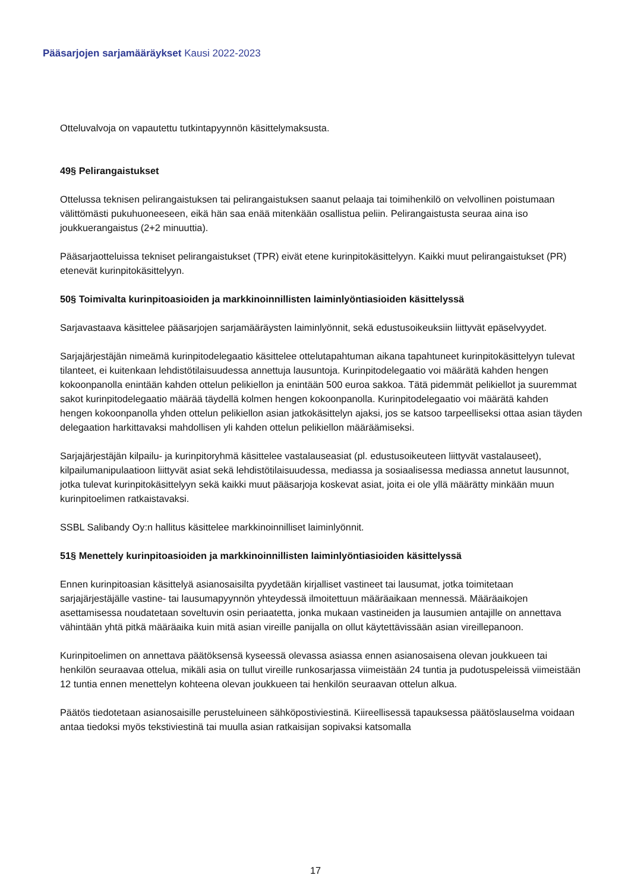Pääsarjojen sarjamääräykset Kausi 2022-2023
Otteluvalvoja on vapautettu tutkintapyynnön käsittelymaksusta.
49§ Pelirangaistukset
Ottelussa teknisen pelirangaistuksen tai pelirangaistuksen saanut pelaaja tai toimihenkilö on velvollinen poistumaan välittömästi pukuhuoneeseen, eikä hän saa enää mitenkään osallistua peliin. Pelirangaistusta seuraa aina iso joukkuerangaistus (2+2 minuuttia).
Pääsarjaotteluissa tekniset pelirangaistukset (TPR) eivät etene kurinpitokäsittelyyn. Kaikki muut pelirangaistukset (PR) etenevät kurinpitokäsittelyyn.
50§ Toimivalta kurinpitoasioiden ja markkinoinnillisten laiminlyöntiasioiden käsittelyssä
Sarjavastaava käsittelee pääsarjojen sarjamääräysten laiminlyönnit, sekä edustusoikeuksiin liittyvät epäselvyydet.
Sarjajärjestäjän nimeämä kurinpitodelegaatio käsittelee ottelutapahtuman aikana tapahtuneet kurinpitokäsittelyyn tulevat tilanteet, ei kuitenkaan lehdistötilaisuudessa annettuja lausuntoja. Kurinpitodelegaatio voi määrätä kahden hengen kokoonpanolla enintään kahden ottelun pelikiellon ja enintään 500 euroa sakkoa. Tätä pidemmät pelikiellot ja suuremmat sakot kurinpitodelegaatio määrää täydellä kolmen hengen kokoonpanolla. Kurinpitodelegaatio voi määrätä kahden hengen kokoonpanolla yhden ottelun pelikiellon asian jatkokäsittelyn ajaksi, jos se katsoo tarpeelliseksi ottaa asian täyden delegaation harkittavaksi mahdollisen yli kahden ottelun pelikiellon määräämiseksi.
Sarjajärjestäjän kilpailu- ja kurinpitoryhmä käsittelee vastalauseasiat (pl. edustusoikeuteen liittyvät vastalauseet), kilpailumanipulaatioon liittyvät asiat sekä lehdistötilaisuudessa, mediassa ja sosiaalisessa mediassa annetut lausunnot, jotka tulevat kurinpitokäsittelyyn sekä kaikki muut pääsarjoja koskevat asiat, joita ei ole yllä määrätty minkään muun kurinpitoelimen ratkaistavaksi.
SSBL Salibandy Oy:n hallitus käsittelee markkinoinnilliset laiminlyönnit.
51§ Menettely kurinpitoasioiden ja markkinoinnillisten laiminlyöntiasioiden käsittelyssä
Ennen kurinpitoasian käsittelyä asianosaisilta pyydetään kirjalliset vastineet tai lausumat, jotka toimitetaan sarjajärjestäjälle vastine- tai lausumapyynnön yhteydessä ilmoitettuun määräaikaan mennessä. Määräaikojen asettamisessa noudatetaan soveltuvin osin periaatetta, jonka mukaan vastineiden ja lausumien antajille on annettava vähintään yhtä pitkä määräaika kuin mitä asian vireille panijalla on ollut käytettävissään asian vireillepanoon.
Kurinpitoelimen on annettava päätöksensä kyseessä olevassa asiassa ennen asianosaisena olevan joukkueen tai henkilön seuraavaa ottelua, mikäli asia on tullut vireille runkosarjassa viimeistään 24 tuntia ja pudotuspeleissä viimeistään 12 tuntia ennen menettelyn kohteena olevan joukkueen tai henkilön seuraavan ottelun alkua.
Päätös tiedotetaan asianosaisille perusteluineen sähköpostiviestinä. Kiireellisessä tapauksessa päätöslauselma voidaan antaa tiedoksi myös tekstiviestinä tai muulla asian ratkaisijan sopivaksi katsomalla
17